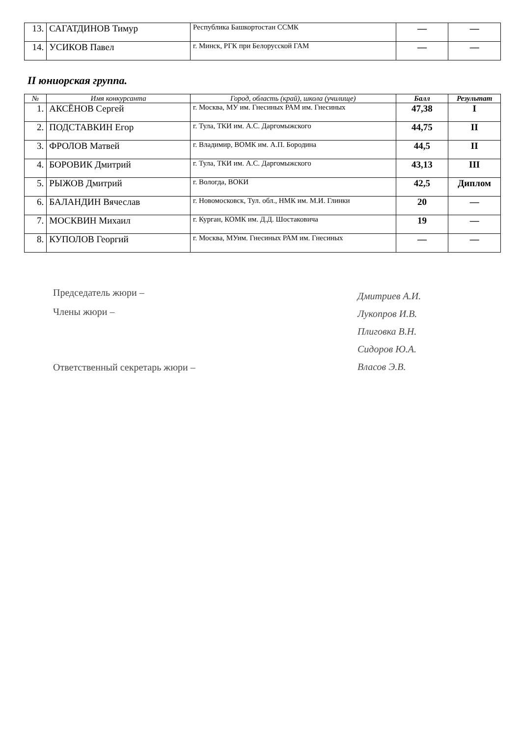| 13. | САГАТДИНОВ Тимур | Республика Башкортостан ССМК | — | — |
| 14. | УСИКОВ Павел | г. Минск, РГК при Белорусской ГАМ | — | — |
II юниорская группа.
| № | Имя конкурсанта | Город, область (край), школа (училище) | Балл | Результат |
| --- | --- | --- | --- | --- |
| 1. | АКСЁНОВ Сергей | г. Москва, МУ им. Гнесиных РАМ им. Гнесиных | 47,38 | I |
| 2. | ПОДСТАВКИН Егор | г. Тула, ТКИ им. А.С. Даргомыжского | 44,75 | II |
| 3. | ФРОЛОВ Матвей | г. Владимир, ВОМК им. А.П. Бородина | 44,5 | II |
| 4. | БОРОВИК Дмитрий | г. Тула, ТКИ им. А.С. Даргомыжского | 43,13 | III |
| 5. | РЫЖОВ Дмитрий | г. Вологда, ВОКИ | 42,5 | Диплом |
| 6. | БАЛАНДИН Вячеслав | г. Новомосковск, Тул. обл., НМК им. М.И. Глинки | 20 | — |
| 7. | МОСКВИН Михаил | г. Курган, КОМК им. Д.Д. Шостаковича | 19 | — |
| 8. | КУПОЛОВ Георгий | г. Москва, МУим. Гнесиных РАМ им. Гнесиных | — | — |
Председатель жюри –
Члены жюри –
Ответственный секретарь жюри –
Дмитриев А.И.
Лукопров И.В.
Плиговка В.Н.
Сидоров Ю.А.
Власов Э.В.